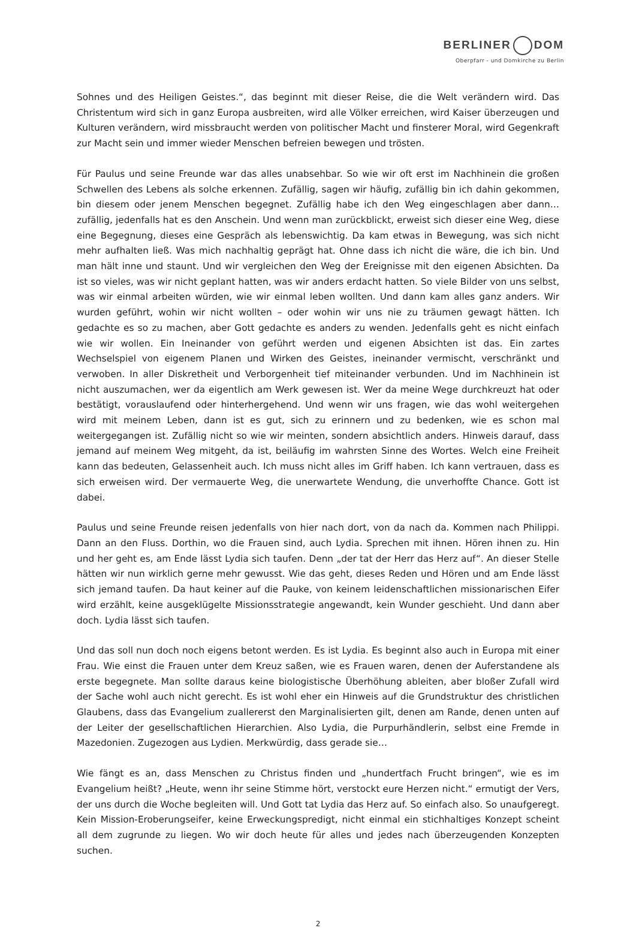BERLINER DOM
Oberpfarr - und Domkirche zu Berlin
Sohnes und des Heiligen Geistes.“, das beginnt mit dieser Reise, die die Welt verändern wird. Das Christentum wird sich in ganz Europa ausbreiten, wird alle Völker erreichen, wird Kaiser überzeugen und Kulturen verändern, wird missbraucht werden von politischer Macht und finsterer Moral, wird Gegenkraft zur Macht sein und immer wieder Menschen befreien bewegen und trösten.
Für Paulus und seine Freunde war das alles unabsehbar. So wie wir oft erst im Nachhinein die großen Schwellen des Lebens als solche erkennen. Zufällig, sagen wir häufig, zufällig bin ich dahin gekommen, bin diesem oder jenem Menschen begegnet. Zufällig habe ich den Weg eingeschlagen aber dann… zufällig, jedenfalls hat es den Anschein. Und wenn man zurückblickt, erweist sich dieser eine Weg, diese eine Begegnung, dieses eine Gespräch als lebenswichtig. Da kam etwas in Bewegung, was sich nicht mehr aufhalten ließ. Was mich nachhaltig geprägt hat. Ohne dass ich nicht die wäre, die ich bin. Und man hält inne und staunt. Und wir vergleichen den Weg der Ereignisse mit den eigenen Absichten. Da ist so vieles, was wir nicht geplant hatten, was wir anders erdacht hatten. So viele Bilder von uns selbst, was wir einmal arbeiten würden, wie wir einmal leben wollten. Und dann kam alles ganz anders. Wir wurden geführt, wohin wir nicht wollten – oder wohin wir uns nie zu träumen gewagt hätten. Ich gedachte es so zu machen, aber Gott gedachte es anders zu wenden. Jedenfalls geht es nicht einfach wie wir wollen. Ein Ineinander von geführt werden und eigenen Absichten ist das. Ein zartes Wechselspiel von eigenem Planen und Wirken des Geistes, ineinander vermischt, verschränkt und verwoben. In aller Diskretheit und Verborgenheit tief miteinander verbunden. Und im Nachhinein ist nicht auszumachen, wer da eigentlich am Werk gewesen ist. Wer da meine Wege durchkreuzt hat oder bestätigt, vorauslaufend oder hinterhergehend. Und wenn wir uns fragen, wie das wohl weitergehen wird mit meinem Leben, dann ist es gut, sich zu erinnern und zu bedenken, wie es schon mal weitergegangen ist. Zufällig nicht so wie wir meinten, sondern absichtlich anders. Hinweis darauf, dass jemand auf meinem Weg mitgeht, da ist, beiläufig im wahrsten Sinne des Wortes. Welch eine Freiheit kann das bedeuten, Gelassenheit auch. Ich muss nicht alles im Griff haben. Ich kann vertrauen, dass es sich erweisen wird. Der vermauerte Weg, die unerwartete Wendung, die unverhoffte Chance. Gott ist dabei.
Paulus und seine Freunde reisen jedenfalls von hier nach dort, von da nach da. Kommen nach Philippi. Dann an den Fluss. Dorthin, wo die Frauen sind, auch Lydia. Sprechen mit ihnen. Hören ihnen zu. Hin und her geht es, am Ende lässt Lydia sich taufen. Denn „der tat der Herr das Herz auf“. An dieser Stelle hätten wir nun wirklich gerne mehr gewusst. Wie das geht, dieses Reden und Hören und am Ende lässt sich jemand taufen. Da haut keiner auf die Pauke, von keinem leidenschaftlichen missionarischen Eifer wird erzählt, keine ausgeklügelte Missionsstrategie angewandt, kein Wunder geschieht. Und dann aber doch. Lydia lässt sich taufen.
Und das soll nun doch noch eigens betont werden. Es ist Lydia. Es beginnt also auch in Europa mit einer Frau. Wie einst die Frauen unter dem Kreuz saßen, wie es Frauen waren, denen der Auferstandene als erste begegnete. Man sollte daraus keine biologistische Überhöhung ableiten, aber bloßer Zufall wird der Sache wohl auch nicht gerecht. Es ist wohl eher ein Hinweis auf die Grundstruktur des christlichen Glaubens, dass das Evangelium zuallererst den Marginalisierten gilt, denen am Rande, denen unten auf der Leiter der gesellschaftlichen Hierarchien. Also Lydia, die Purpurhändlerin, selbst eine Fremde in Mazedonien. Zugezogen aus Lydien. Merkwürdig, dass gerade sie…
Wie fängt es an, dass Menschen zu Christus finden und „hundertfach Frucht bringen“, wie es im Evangelium heißt? „Heute, wenn ihr seine Stimme hört, verstockt eure Herzen nicht.“ ermutigt der Vers, der uns durch die Woche begleiten will. Und Gott tat Lydia das Herz auf. So einfach also. So unaufgeregt. Kein Mission-Eroberungseifer, keine Erweckungspredigt, nicht einmal ein stichhaltiges Konzept scheint all dem zugrunde zu liegen. Wo wir doch heute für alles und jedes nach überzeugenden Konzepten suchen.
2